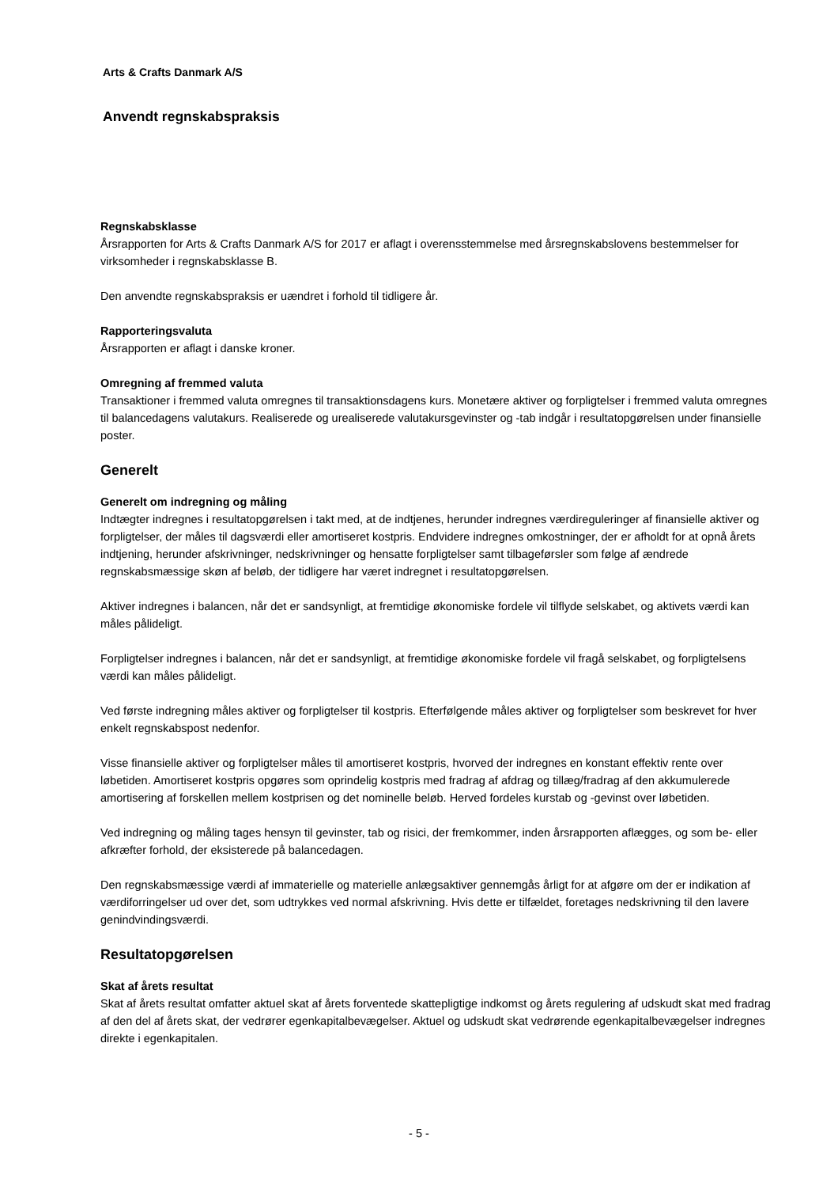Arts & Crafts Danmark A/S
Anvendt regnskabspraksis
Regnskabsklasse
Årsrapporten for Arts & Crafts Danmark A/S for 2017 er aflagt i overensstemmelse med årsregnskabslovens bestemmelser for virksomheder i regnskabsklasse B.
Den anvendte regnskabspraksis er uændret i forhold til tidligere år.
Rapporteringsvaluta
Årsrapporten er aflagt i danske kroner.
Omregning af fremmed valuta
Transaktioner i fremmed valuta omregnes til transaktionsdagens kurs. Monetære aktiver og forpligtelser i fremmed valuta omregnes til balancedagens valutakurs. Realiserede og urealiserede valutakursgevinster og -tab indgår i resultatopgørelsen under finansielle poster.
Generelt
Generelt om indregning og måling
Indtægter indregnes i resultatopgørelsen i takt med, at de indtjenes, herunder indregnes værdireguleringer af finansielle aktiver og forpligtelser, der måles til dagsværdi eller amortiseret kostpris. Endvidere indregnes omkostninger, der er afholdt for at opnå årets indtjening, herunder afskrivninger, nedskrivninger og hensatte forpligtelser samt tilbageførsler som følge af ændrede regnskabsmæssige skøn af beløb, der tidligere har været indregnet i resultatopgørelsen.
Aktiver indregnes i balancen, når det er sandsynligt, at fremtidige økonomiske fordele vil tilflyde selskabet, og aktivets værdi kan måles pålideligt.
Forpligtelser indregnes i balancen, når det er sandsynligt, at fremtidige økonomiske fordele vil fragå selskabet, og forpligtelsens værdi kan måles pålideligt.
Ved første indregning måles aktiver og forpligtelser til kostpris. Efterfølgende måles aktiver og forpligtelser som beskrevet for hver enkelt regnskabspost nedenfor.
Visse finansielle aktiver og forpligtelser måles til amortiseret kostpris, hvorved der indregnes en konstant effektiv rente over løbetiden. Amortiseret kostpris opgøres som oprindelig kostpris med fradrag af afdrag og tillæg/fradrag af den akkumulerede amortisering af forskellen mellem kostprisen og det nominelle beløb. Herved fordeles kurstab og -gevinst over løbetiden.
Ved indregning og måling tages hensyn til gevinster, tab og risici, der fremkommer, inden årsrapporten aflægges, og som be- eller afkræfter forhold, der eksisterede på balancedagen.
Den regnskabsmæssige værdi af immaterielle og materielle anlægsaktiver gennemgås årligt for at afgøre om der er indikation af værdiforringelser ud over det, som udtrykkes ved normal afskrivning. Hvis dette er tilfældet, foretages nedskrivning til den lavere genindvindingsværdi.
Resultatopgørelsen
Skat af årets resultat
Skat af årets resultat omfatter aktuel skat af årets forventede skattepligtige indkomst og årets regulering af udskudt skat med fradrag af den del af årets skat, der vedrører egenkapitalbevægelser. Aktuel og udskudt skat vedrørende egenkapitalbevægelser indregnes direkte i egenkapitalen.
- 5 -